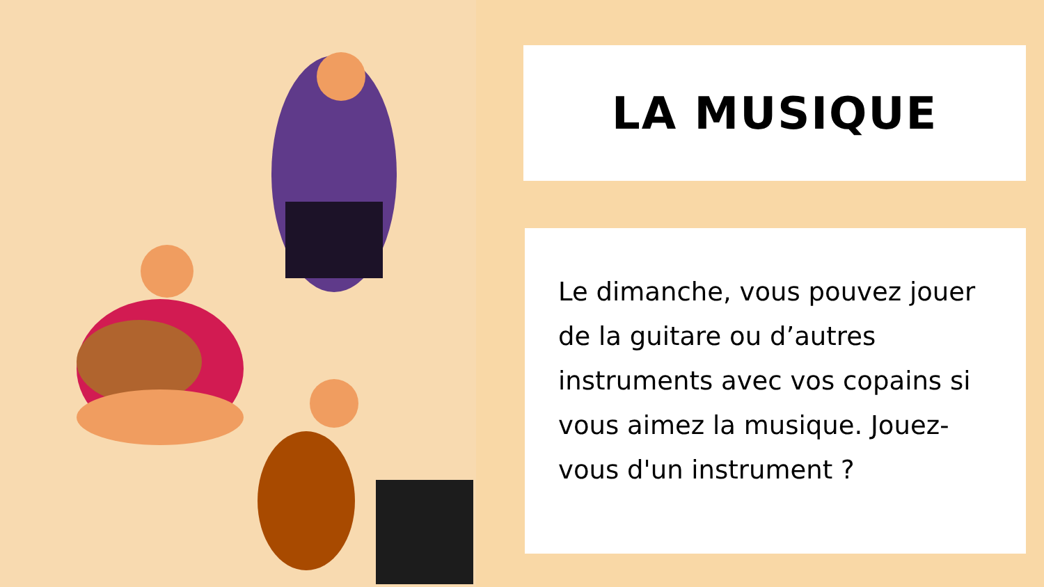LA MUSIQUE
Le dimanche, vous pouvez jouer de la guitare ou d’autres instruments avec vos copains si vous aimez la musique. Jouez-vous d'un instrument ?